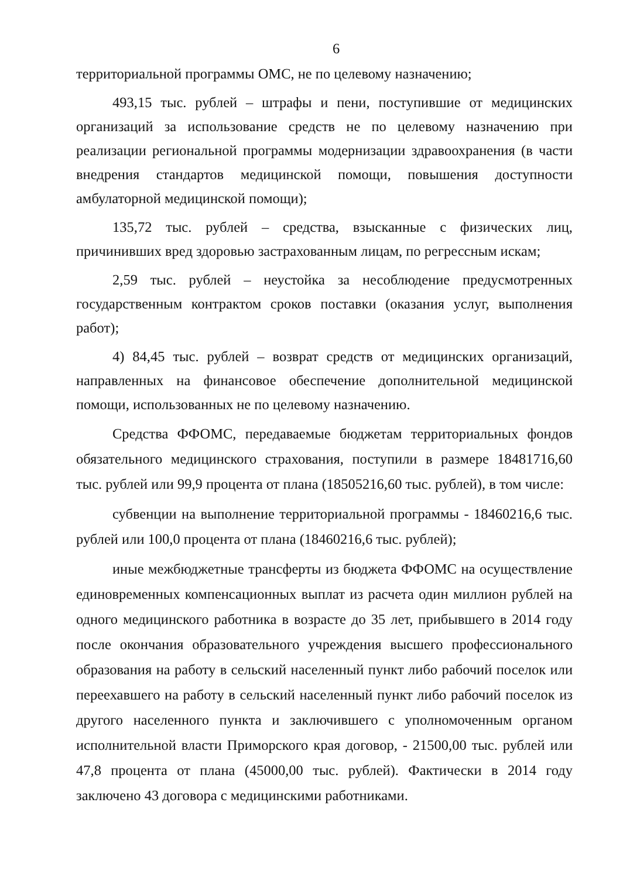6
территориальной программы ОМС, не по целевому назначению;
493,15 тыс. рублей – штрафы и пени, поступившие от медицинских организаций за использование средств не по целевому назначению при реализации региональной программы модернизации здравоохранения (в части внедрения стандартов медицинской помощи, повышения доступности амбулаторной медицинской помощи);
135,72 тыс. рублей – средства, взысканные с физических лиц, причинивших вред здоровью застрахованным лицам, по регрессным искам;
2,59 тыс. рублей – неустойка за несоблюдение предусмотренных государственным контрактом сроков поставки (оказания услуг, выполнения работ);
4) 84,45 тыс. рублей – возврат средств от медицинских организаций, направленных на финансовое обеспечение дополнительной медицинской помощи, использованных не по целевому назначению.
Средства ФФОМС, передаваемые бюджетам территориальных фондов обязательного медицинского страхования, поступили в размере 18481716,60 тыс. рублей или 99,9 процента от плана (18505216,60 тыс. рублей), в том числе:
субвенции на выполнение территориальной программы - 18460216,6 тыс. рублей или 100,0 процента от плана (18460216,6 тыс. рублей);
иные межбюджетные трансферты из бюджета ФФОМС на осуществление единовременных компенсационных выплат из расчета один миллион рублей на одного медицинского работника в возрасте до 35 лет, прибывшего в 2014 году после окончания образовательного учреждения высшего профессионального образования на работу в сельский населенный пункт либо рабочий поселок или переехавшего на работу в сельский населенный пункт либо рабочий поселок из другого населенного пункта и заключившего с уполномоченным органом исполнительной власти Приморского края договор, - 21500,00 тыс. рублей или 47,8 процента от плана (45000,00 тыс. рублей). Фактически в 2014 году заключено 43 договора с медицинскими работниками.